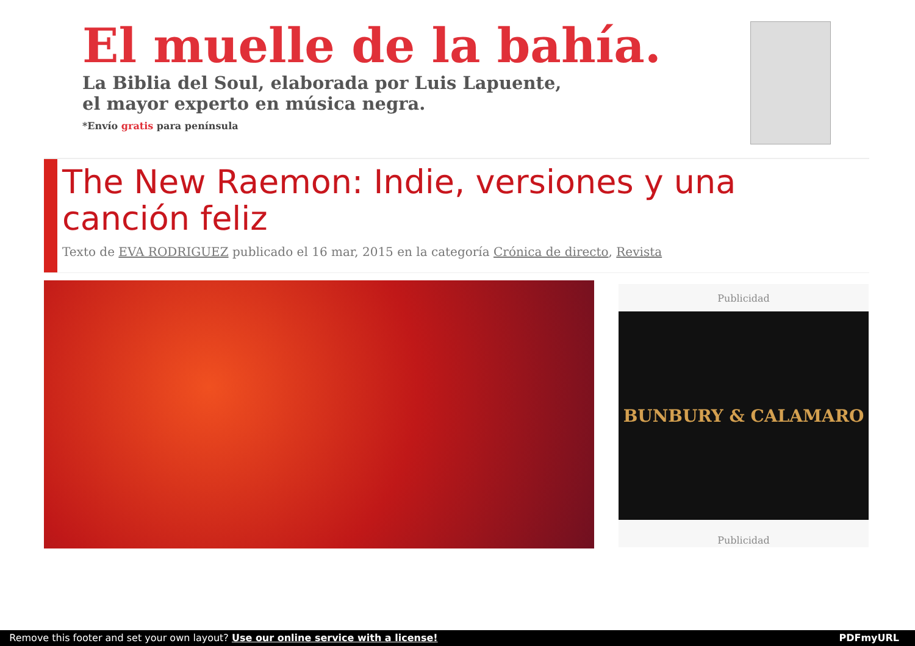El muelle de la bahía.
La Biblia del Soul, elaborada por Luis Lapuente,
el mayor experto en música negra.
*Envío gratis para península
The New Raemon: Indie, versiones y una canción feliz
Texto de EVA RODRIGUEZ publicado el 16 mar, 2015 en la categoría Crónica de directo, Revista
Publicidad
BUNBURY & CALAMARO
Publicidad
Remove this footer and set your own layout? Use our online service with a license! PDFmyURL